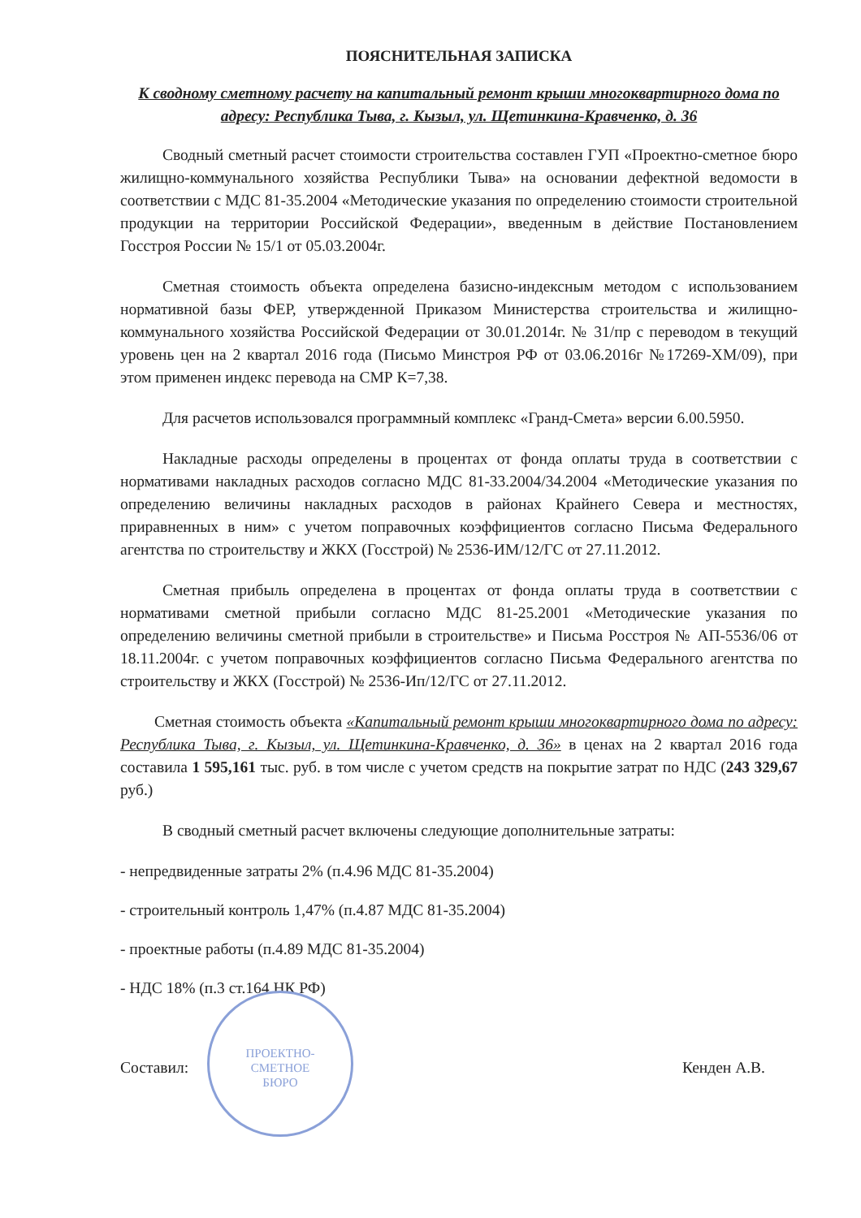ПОЯСНИТЕЛЬНАЯ ЗАПИСКА
К сводному сметному расчету на капитальный ремонт крыши многоквартирного дома по адресу: Республика Тыва, г. Кызыл, ул. Щетинкина-Кравченко, д. 36
Сводный сметный расчет стоимости строительства составлен ГУП «Проектно-сметное бюро жилищно-коммунального хозяйства Республики Тыва» на основании дефектной ведомости в соответствии с МДС 81-35.2004 «Методические указания по определению стоимости строительной продукции на территории Российской Федерации», введенным в действие Постановлением Госстроя России № 15/1 от 05.03.2004г.
Сметная стоимость объекта определена базисно-индексным методом с использованием нормативной базы ФЕР, утвержденной Приказом Министерства строительства и жилищно-коммунального хозяйства Российской Федерации от 30.01.2014г. № 31/пр с переводом в текущий уровень цен на 2 квартал 2016 года (Письмо Минстроя РФ от 03.06.2016г №17269-ХМ/09), при этом применен индекс перевода на СМР К=7,38.
Для расчетов использовался программный комплекс «Гранд-Смета» версии 6.00.5950.
Накладные расходы определены в процентах от фонда оплаты труда в соответствии с нормативами накладных расходов согласно МДС 81-33.2004/34.2004 «Методические указания по определению величины накладных расходов в районах Крайнего Севера и местностях, приравненных в ним» с учетом поправочных коэффициентов согласно Письма Федерального агентства по строительству и ЖКХ (Госстрой) № 2536-ИМ/12/ГС от 27.11.2012.
Сметная прибыль определена в процентах от фонда оплаты труда в соответствии с нормативами сметной прибыли согласно МДС 81-25.2001 «Методические указания по определению величины сметной прибыли в строительстве» и Письма Росстроя № АП-5536/06 от 18.11.2004г. с учетом поправочных коэффициентов согласно Письма Федерального агентства по строительству и ЖКХ (Госстрой) № 2536-Ип/12/ГС от 27.11.2012.
Сметная стоимость объекта «Капитальный ремонт крыши многоквартирного дома по адресу: Республика Тыва, г. Кызыл, ул. Щетинкина-Кравченко, д. 36» в ценах на 2 квартал 2016 года составила 1 595,161 тыс. руб. в том числе с учетом средств на покрытие затрат по НДС (243 329,67 руб.)
В сводный сметный расчет включены следующие дополнительные затраты:
- непредвиденные затраты 2% (п.4.96 МДС 81-35.2004)
- строительный контроль 1,47% (п.4.87 МДС 81-35.2004)
- проектные работы (п.4.89 МДС 81-35.2004)
- НДС 18% (п.3 ст.164 НК РФ)
Составил: Кенден А.В.
ПРОЕКТНО-
СМЕТНОЕ
БЮРО